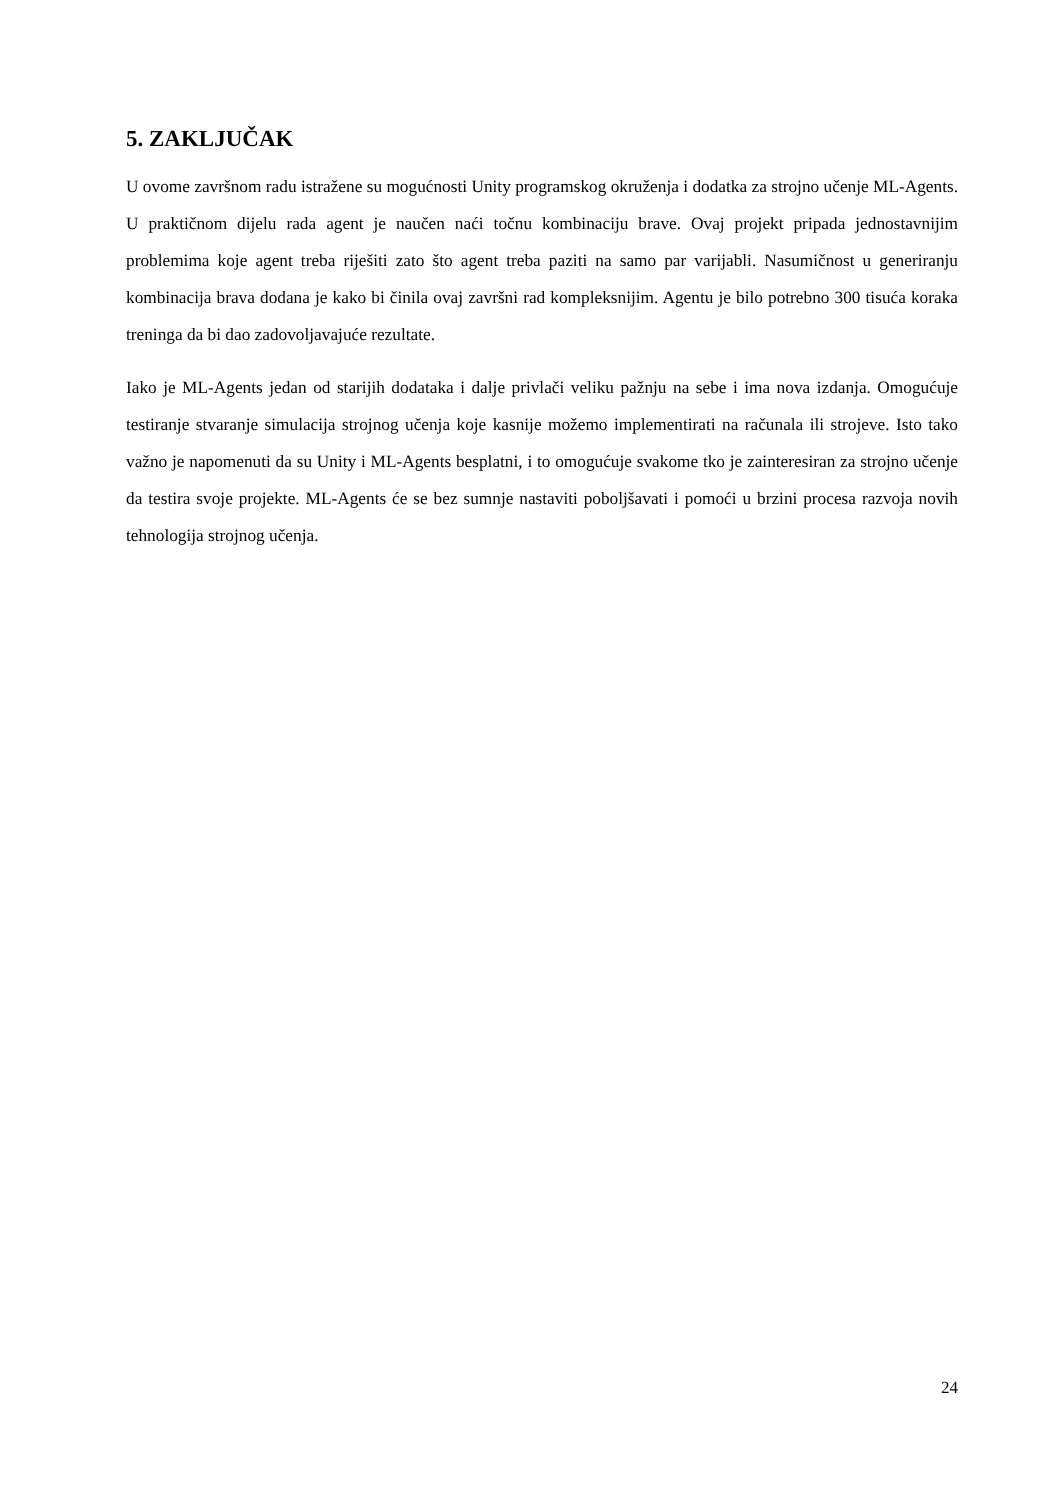5. ZAKLJUČAK
U ovome završnom radu istražene su mogućnosti Unity programskog okruženja i dodatka za strojno učenje ML-Agents. U praktičnom dijelu rada agent je naučen naći točnu kombinaciju brave. Ovaj projekt pripada jednostavnijim problemima koje agent treba riješiti zato što agent treba paziti na samo par varijabli. Nasumičnost u generiranju kombinacija brava dodana je kako bi činila ovaj završni rad kompleksnijim. Agentu je bilo potrebno 300 tisuća koraka treninga da bi dao zadovoljavajuće rezultate.
Iako je ML-Agents jedan od starijih dodataka i dalje privlači veliku pažnju na sebe i ima nova izdanja. Omogućuje testiranje stvaranje simulacija strojnog učenja koje kasnije možemo implementirati na računala ili strojeve. Isto tako važno je napomenuti da su Unity i ML-Agents besplatni, i to omogućuje svakome tko je zainteresiran za strojno učenje da testira svoje projekte. ML-Agents će se bez sumnje nastaviti poboljšavati i pomoći u brzini procesa razvoja novih tehnologija strojnog učenja.
24